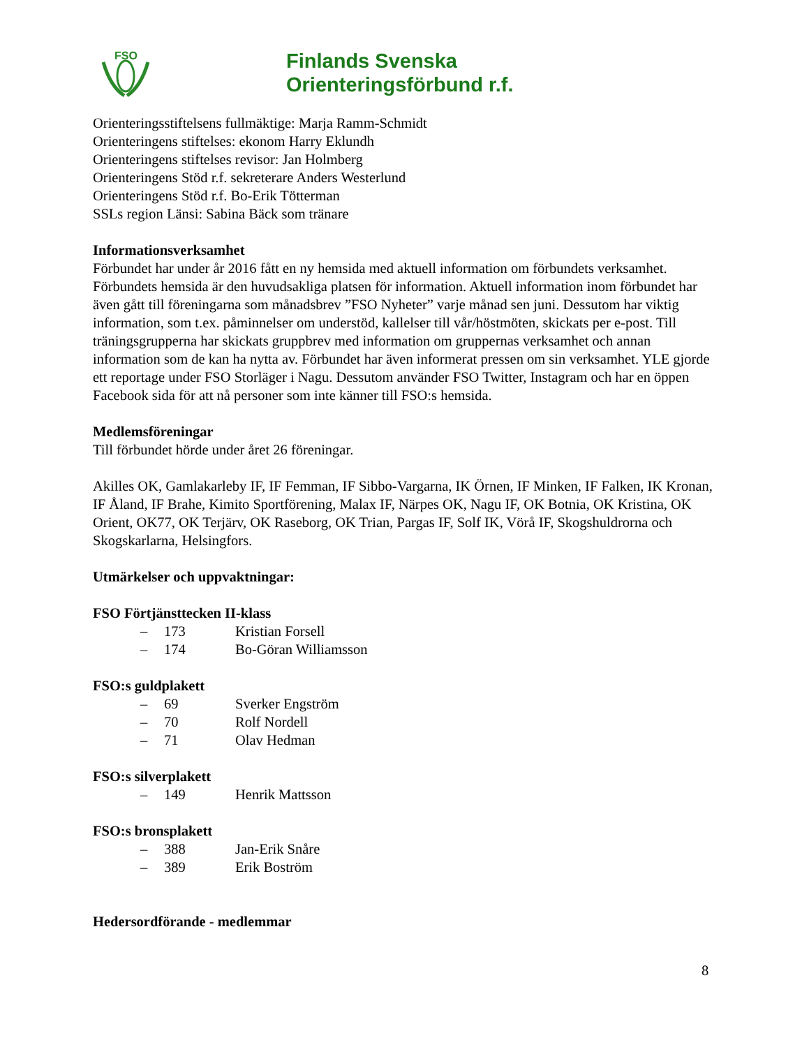FSO
Finlands Svenska
Orienteringsförbund r.f.
Orienteringsstiftelsens fullmäktige: Marja Ramm-Schmidt
Orienteringens stiftelses: ekonom Harry Eklundh
Orienteringens stiftelses revisor: Jan Holmberg
Orienteringens Stöd r.f. sekreterare Anders Westerlund
Orienteringens Stöd r.f. Bo-Erik Tötterman
SSLs region Länsi: Sabina Bäck som tränare
Informationsverksamhet
Förbundet har under år 2016 fått en ny hemsida med aktuell information om förbundets verksamhet. Förbundets hemsida är den huvudsakliga platsen för information. Aktuell information inom förbundet har även gått till föreningarna som månadsbrev ”FSO Nyheter” varje månad sen juni. Dessutom har viktig information, som t.ex. påminnelser om understöd, kallelser till vår/höstmöten, skickats per e-post. Till träningsgrupperna har skickats gruppbrev med information om gruppernas verksamhet och annan information som de kan ha nytta av. Förbundet har även informerat pressen om sin verksamhet. YLE gjorde ett reportage under FSO Storläger i Nagu. Dessutom använder FSO Twitter, Instagram och har en öppen Facebook sida för att nå personer som inte känner till FSO:s hemsida.
Medlemsföreningar
Till förbundet hörde under året 26 föreningar.
Akilles OK, Gamlakarleby IF, IF Femman, IF Sibbo-Vargarna, IK Örnen, IF Minken, IF Falken, IK Kronan, IF Åland, IF Brahe, Kimito Sportförening, Malax IF, Närpes OK, Nagu IF, OK Botnia, OK Kristina, OK Orient, OK77, OK Terjärv, OK Raseborg, OK Trian, Pargas IF, Solf IK, Vörå IF, Skogshuldrorna och Skogskarlarna, Helsingfors.
Utmärkelser och uppvaktningar:
FSO Förtjänsttecken II-klass
– 173 Kristian Forsell
– 174 Bo-Göran Williamsson
FSO:s guldplakett
– 69 Sverker Engström
– 70 Rolf Nordell
– 71 Olav Hedman
FSO:s silverplakett
– 149 Henrik Mattsson
FSO:s bronsplakett
– 388 Jan-Erik Snåre
– 389 Erik Boström
Hedersordförande - medlemmar
8